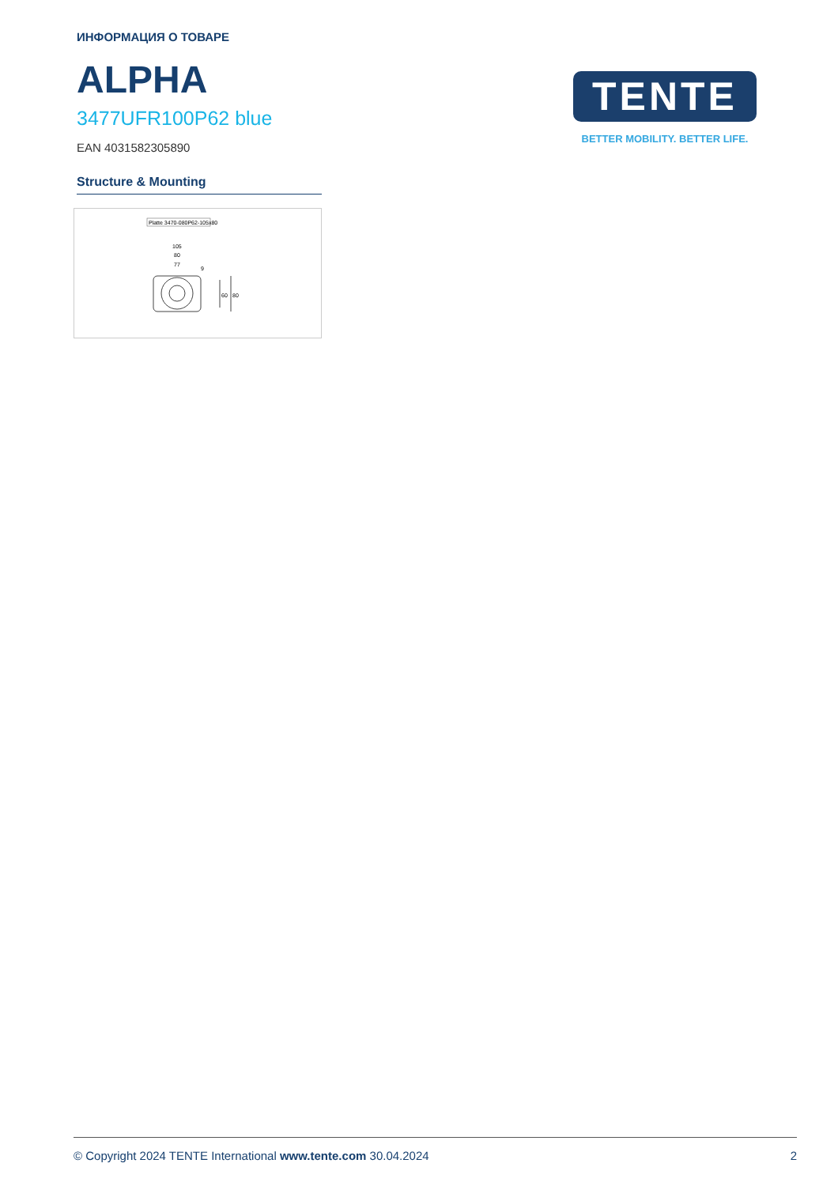ИНФОРМАЦИЯ О ТОВАРЕ
ALPHA
3477UFR100P62 blue
EAN 4031582305890
Structure & Mounting
Platte 3470-080P62-105x80
105
80
77
60
80
9
TENTE
BETTER MOBILITY. BETTER LIFE.
© Copyright 2024 TENTE International www.tente.com 30.04.2024 2